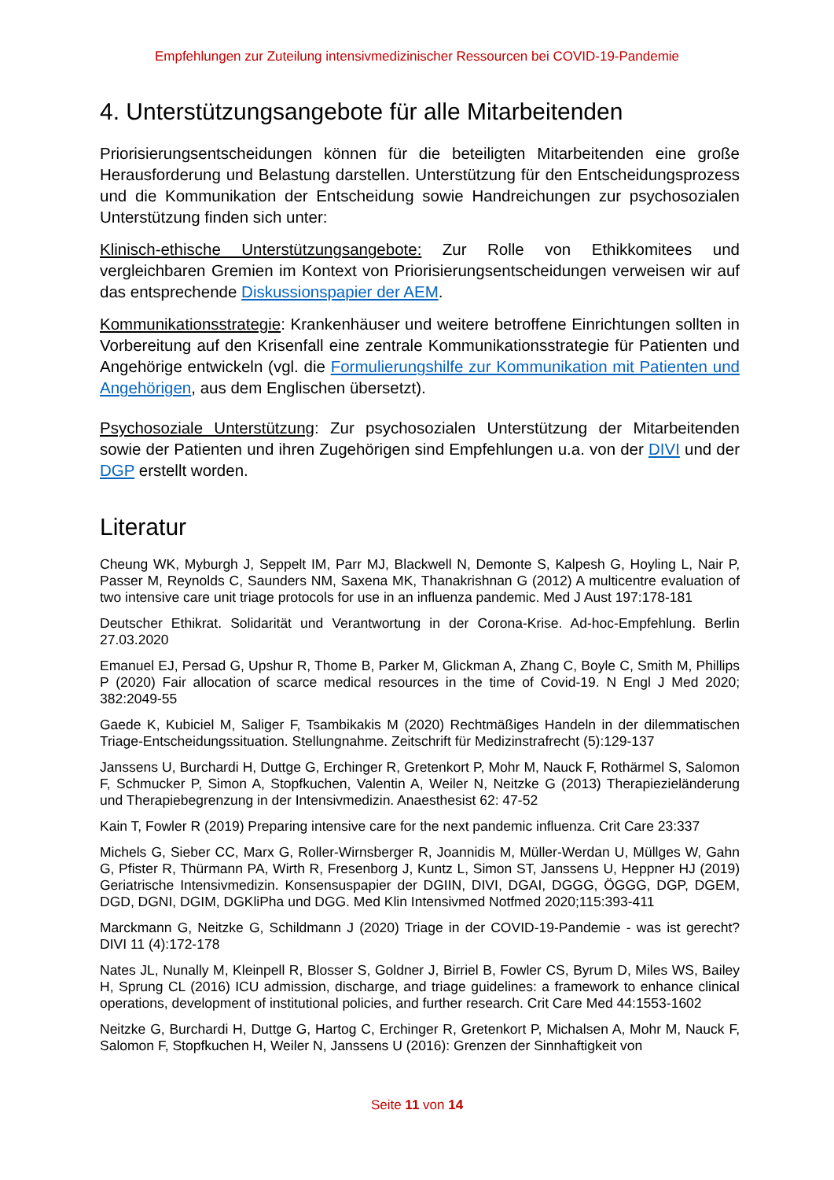Empfehlungen zur Zuteilung intensivmedizinischer Ressourcen bei COVID-19-Pandemie
4. Unterstützungsangebote für alle Mitarbeitenden
Priorisierungsentscheidungen können für die beteiligten Mitarbeitenden eine große Herausforderung und Belastung darstellen. Unterstützung für den Entscheidungsprozess und die Kommunikation der Entscheidung sowie Handreichungen zur psychosozialen Unterstützung finden sich unter:
Klinisch-ethische Unterstützungsangebote: Zur Rolle von Ethikkomitees und vergleichbaren Gremien im Kontext von Priorisierungsentscheidungen verweisen wir auf das entsprechende Diskussionspapier der AEM.
Kommunikationsstrategie: Krankenhäuser und weitere betroffene Einrichtungen sollten in Vorbereitung auf den Krisenfall eine zentrale Kommunikationsstrategie für Patienten und Angehörige entwickeln (vgl. die Formulierungshilfe zur Kommunikation mit Patienten und Angehörigen, aus dem Englischen übersetzt).
Psychosoziale Unterstützung: Zur psychosozialen Unterstützung der Mitarbeitenden sowie der Patienten und ihren Zugehörigen sind Empfehlungen u.a. von der DIVI und der DGP erstellt worden.
Literatur
Cheung WK, Myburgh J, Seppelt IM, Parr MJ, Blackwell N, Demonte S, Kalpesh G, Hoyling L, Nair P, Passer M, Reynolds C, Saunders NM, Saxena MK, Thanakrishnan G (2012) A multicentre evaluation of two intensive care unit triage protocols for use in an influenza pandemic. Med J Aust 197:178-181
Deutscher Ethikrat. Solidarität und Verantwortung in der Corona-Krise. Ad-hoc-Empfehlung. Berlin 27.03.2020
Emanuel EJ, Persad G, Upshur R, Thome B, Parker M, Glickman A, Zhang C, Boyle C, Smith M, Phillips P (2020) Fair allocation of scarce medical resources in the time of Covid-19. N Engl J Med 2020; 382:2049-55
Gaede K, Kubiciel M, Saliger F, Tsambikakis M (2020) Rechtmäßiges Handeln in der dilemmatischen Triage-Entscheidungssituation. Stellungnahme. Zeitschrift für Medizinstrafrecht (5):129-137
Janssens U, Burchardi H, Duttge G, Erchinger R, Gretenkort P, Mohr M, Nauck F, Rothärmel S, Salomon F, Schmucker P, Simon A, Stopfkuchen, Valentin A, Weiler N, Neitzke G (2013) Therapiezieländerung und Therapiebegrenzung in der Intensivmedizin. Anaesthesist 62: 47-52
Kain T, Fowler R (2019) Preparing intensive care for the next pandemic influenza. Crit Care 23:337
Michels G, Sieber CC, Marx G, Roller-Wirnsberger R, Joannidis M, Müller-Werdan U, Müllges W, Gahn G, Pfister R, Thürmann PA, Wirth R, Fresenborg J, Kuntz L, Simon ST, Janssens U, Heppner HJ (2019) Geriatrische Intensivmedizin. Konsensuspapier der DGIIN, DIVI, DGAI, DGGG, ÖGGG, DGP, DGEM, DGD, DGNI, DGIM, DGKliPha und DGG. Med Klin Intensivmed Notfmed 2020;115:393-411
Marckmann G, Neitzke G, Schildmann J (2020) Triage in der COVID-19-Pandemie - was ist gerecht? DIVI 11 (4):172-178
Nates JL, Nunally M, Kleinpell R, Blosser S, Goldner J, Birriel B, Fowler CS, Byrum D, Miles WS, Bailey H, Sprung CL (2016) ICU admission, discharge, and triage guidelines: a framework to enhance clinical operations, development of institutional policies, and further research. Crit Care Med 44:1553-1602
Neitzke G, Burchardi H, Duttge G, Hartog C, Erchinger R, Gretenkort P, Michalsen A, Mohr M, Nauck F, Salomon F, Stopfkuchen H, Weiler N, Janssens U (2016): Grenzen der Sinnhaftigkeit von
Seite 11 von 14